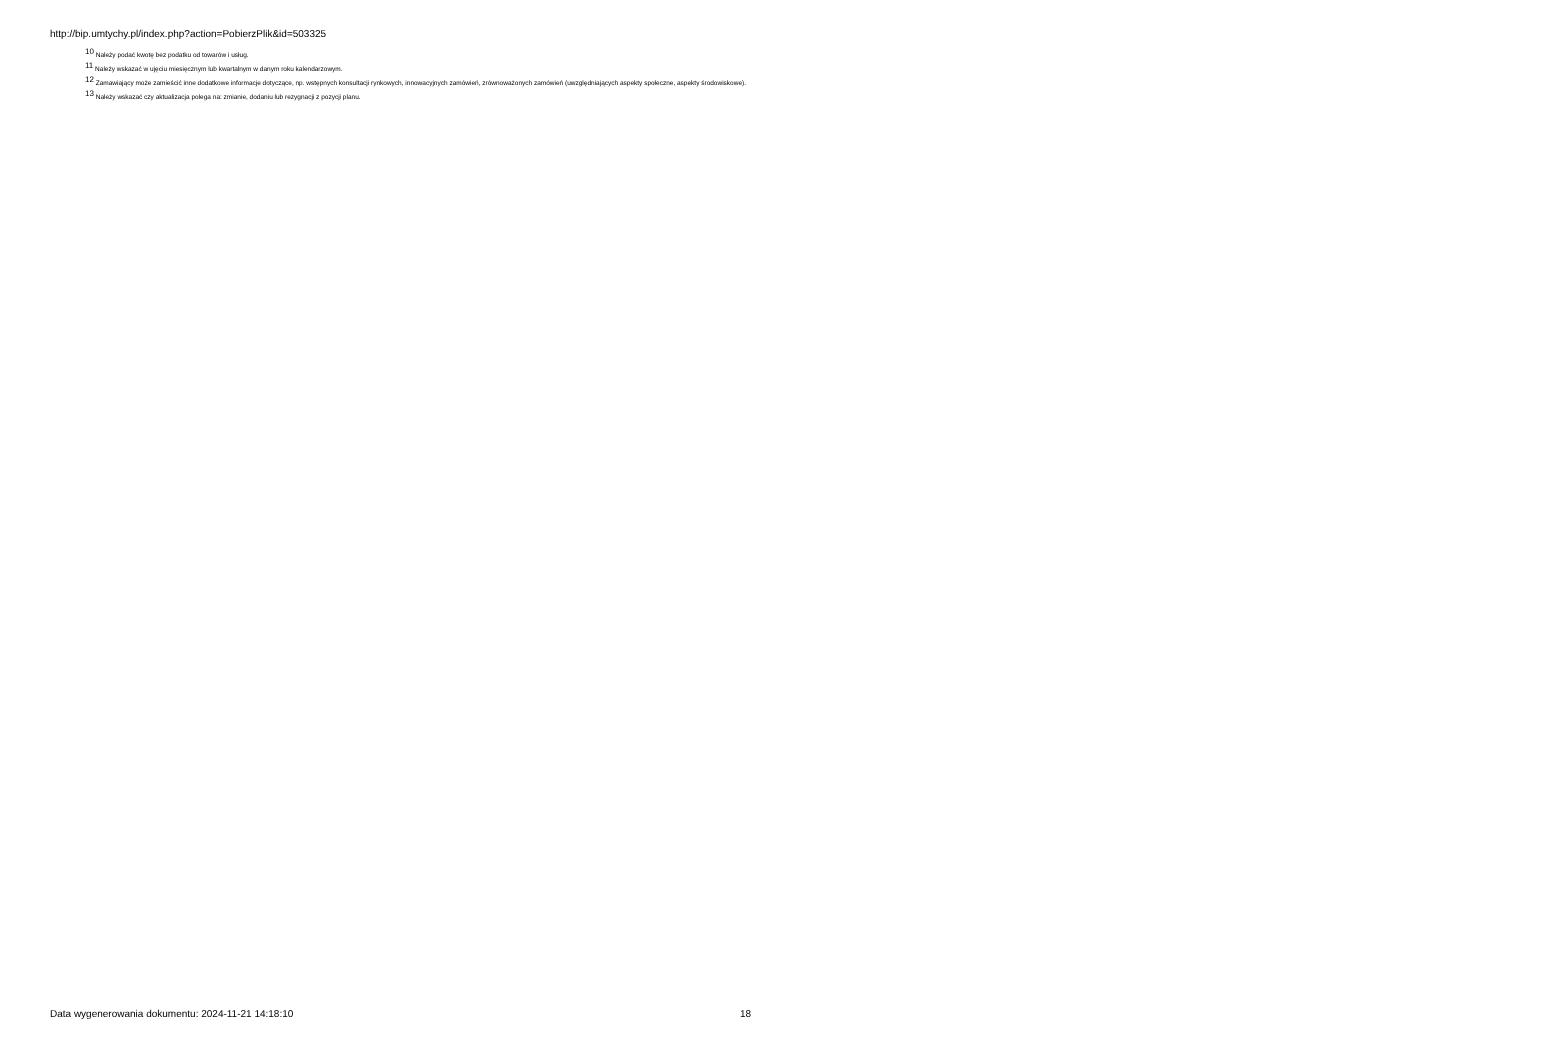http://bip.umtychy.pl/index.php?action=PobierzPlik&id=503325
<sup>10</sup> Należy podać kwotę bez podatku od towarów i usług.
<sup>11</sup> Należy wskazać w ujęciu miesięcznym lub kwartalnym w danym roku kalendarzowym.
<sup>12</sup> Zamawiający może zamieścić inne dodatkowe informacje dotyczące, np. wstępnych konsultacji rynkowych, innowacyjnych zamówień, zrównoważonych zamówień (uwzględniających aspekty społeczne, aspekty środowiskowe).
<sup>13</sup> Należy wskazać czy aktualizacja polega na: zmianie, dodaniu lub rezygnacji z pozycji planu.
Data wygenerowania dokumentu: 2024-11-21 14:18:10 18